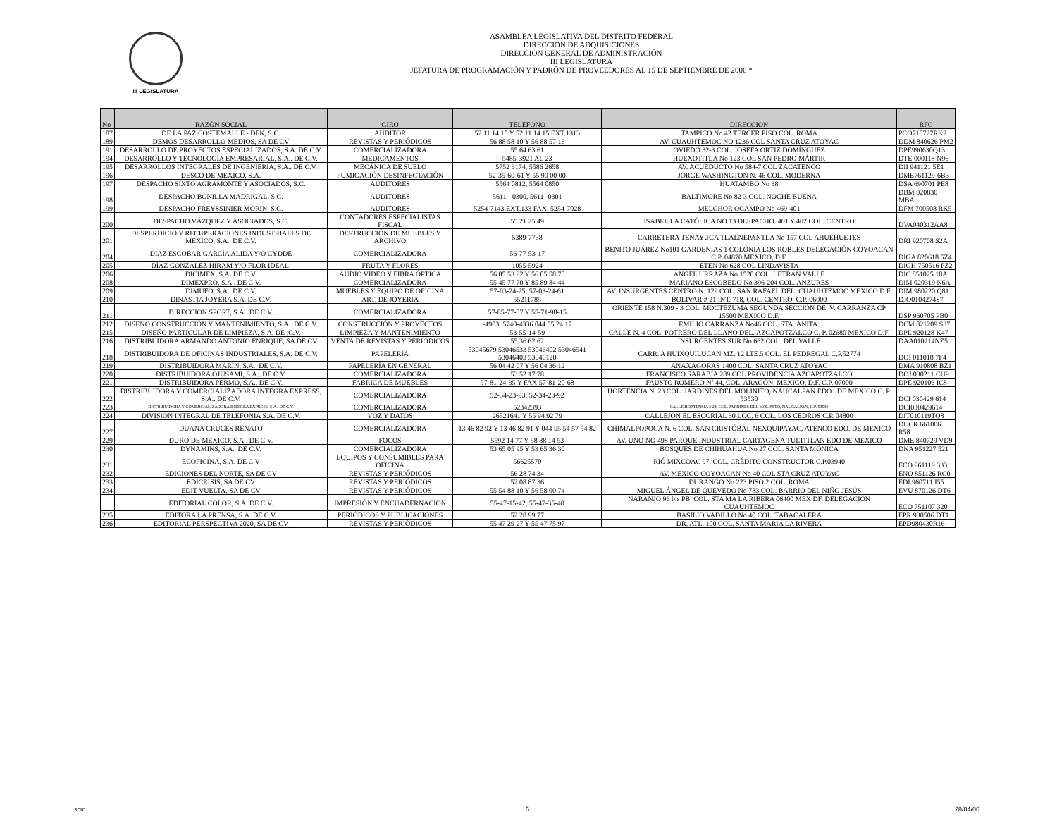III LEGISLATURA
ASAMBLEA LEGISLATIVA DEL DISTRITO FEDERAL
DIRECCION DE ADQUISICIONES
DIRECCION GENERAL DE ADMINISTRACIÓN
III LEGISLATURA
JEFATURA DE PROGRAMACIÓN Y PADRÓN DE PROVEEDORES AL 15 DE SEPTIEMBRE DE 2006 *
| No | RAZÓN SOCIAL | GIRO | TELÉFONO | DIRECCION | RFC |
| --- | --- | --- | --- | --- | --- |
| 187 | DE LA PAZ,COSTEMALLE - DFK, S.C. | AUDITOR | 52 11 14 15 Y 52 11 14 15 EXT.1313 | TAMPICO No 42 TERCER PISO COL. ROMA | PCO710727RK2 |
| 189 | DEMOS DESARROLLO MEDIOS, SA DE CV | REVISTAS Y PERIÓDICOS | 56 88 58 10 Y 56 88 57 16 | AV. CUAUHTEMOC NO 1236 COL SANTA CRUZ ATOYAC | DDM 840626 PM2 |
| 191 | DESARROLLO DE PROYECTOS ESPECIALIZADOS, S.A. DE C.V. | COMERCIALIZADORA | 55 64 63 61 | OVIEDO 32-3 COL. JOSEFA ORTIZ DOMÍNGUEZ | DPE990630Q13 |
| 194 | DESARROLLO Y TECNOLOGÍA EMPRESARIAL, S.A.. DE C.V. | MEDICAMENTOS | 5485-3921 AL 23 | HUEXOTITLA No 123 COL SAN PEDRO MÁRTIR | DTE 000118 N96 |
| 195 | DESARROLLOS INTEGRALES DE INGENIERÍA, S.A.. DE C.V. | MECÁNICA DE SUELO | 5752 3174, 5586 2658 | AV. ACUEDUCTO No 584-7 COL ZACATENCO | DII 941121 5E1 |
| 196 | DESCO DE MEXICO, S.A. | FUMIGACIÓN DESINFECTACIÓN | 52-35-60-61 Y 55 90 00 00 | JORGE WASHINGTON N. 46 COL. MODERNA | DME761129-6B3 |
| 197 | DESPACHO SIXTO AGRAMONTE Y ASOCIADOS, S.C. | AUDITORES | 5564 0812, 5564 0850 | HUATAMBO No 38 | DSA 690701 PE8 |
| 198 | DESPACHO BONILLA MADRIGAL, S.C. | AUDITORES | 5611 - 0300, 5611 -0301 | BALTIMORE No 82-3 COL. NOCHE BUENA | DBM 020830 MBA |
| 199 | DESPACHO FREYSSINIER MORIN, S.C. | AUDITORES | 5254-7143,EXT.133 FAX. 5254-7028 | MELCHOR OCAMPO No 469-401 | DFM 700508 RK5 |
| 200 | DESPACHO VÁZQUEZ Y ASOCIADOS, S.C. | CONTADORES ESPECIALISTAS FISCAL | 55 21 25 49 | ISABEL LA CATÓLICA NO 13 DESPACHO. 401 Y 402 COL. CENTRO | DVA040312AA8 |
| 201 | DESPERDICIO Y RECUPERACIONES INDUSTRIALES DE MEXICO, S.A.. DE C.V. | DESTRUCCIÓN DE MUEBLES Y ARCHIVO | 5389-7738 | CARRETERA TENAYUCA TLALNEPANTLA No 157 COL AHUEHUETES | DRI 920708 S2A |
| 204 | DÍAZ ESCOBAR GARCÍA ALIDA Y/O CYDDE | COMERCIALIZADORA | 56-77-53-17 | BENITO JUÁREZ No101 GARDENIAS 1 COLONIA LOS ROBLES DELEGACIÓN COYOACAN C.P. 04870 MEXICO, D.F. | DIGA 820618 5Z4 |
| 205 | DÍAZ GONZÁLEZ HIRAM Y/O FLOR IDEAL. | FRUTA Y FLORES | 1055-5924 | ETEN No 628 COL LINDAVISTA | DIGH 750516 PZ2 |
| 206 | DICIMEX, S.A. DE C.V. | AUDIO VIDEO Y FIBRA ÓPTICA | 56 05 53 92 Y 56 05 58 78 | ÁNGEL URRAZA No 1520 COL. LETRAN VALLE | DIC 851025 18A |
| 208 | DIMEXPRO, S.A.. DE C.V. | COMERCIALIZADORA | 55 45 77 70 Y 85 89 84 44 | MARIANO ESCOBEDO No 396-204 COL. ANZURES | DIM 020319 N6A |
| 209 | DIMUFO, S.A.. DE C.V. | MUEBLES Y EQUIPO DE OFICINA | 57-03-24-25; 57-03-24-61 | AV. INSURGENTES CENTRO N. 129 COL. SAN RAFAEL DEL. CUAUHTEMOC MEXICO D.F. | DIM 980220 Q81 |
| 210 | DINASTIA JOYERA S.A. DE C.V. | ART. DE JOYERIA | 55211785 | BOLIVAR # 21 INT. 718, COL. CENTRO, C.P. 06000 | DJO0104274S7 |
| 211 | DIRECCION SPORT, S.A.. DE C.V. | COMERCIALIZADORA | 57-85-77-87 Y 55-71-98-15 | ORIENTE 158 N.309 - 3 COL. MOCTEZUMA SEGUNDA SECCIÓN DE. V. CARRANZA CP 15500 MEXICO D.F. | DSP 960705 PB0 |
| 212 | DISEÑO CONSTRUCCIÓN Y MANTENIMIENTO, S.A.. DE C.V. | CONSTRUCCIÓN Y PROYECTOS | -4903, 5740-4336 044 55 24 17 | EMILIO CARRANZA No46 COL. STA. ANITA. | DCM 821209 S37 |
| 215 | DISEÑO PARTICULAR DE LIMPIEZA, S.A. DE .C.V. | LIMPIEZA Y MANTENIMIENTO | 53-55-14-59 | CALLE N. 4 COL. POTRERO DEL LLANO DEL. AZCAPOTZALCO C. P. 02680 MEXICO D.F. | DPL 920128 K47 |
| 216 | DISTRIBUIDORA ARMANDO ANTONIO ENRIQUE, SA DE CV | VENTA DE REVISTAS Y PERIÓDICOS | 55 36 62 62 | INSURGENTES SUR No 662 COL. DEL VALLE | DAA010214NZ5 |
| 218 | DISTRIBUIDORA DE OFICINAS INDUSTRIALES, S.A. DE C.V. | PAPELERÍA | 53045679 53046533 53046402 53046541 53046403 53046120 | CARR. A HUIXQUILUCAN MZ. 12 LTE.5 COL. EL PEDREGAL C.P.52774 | DOI 011018 7F4 |
| 219 | DISTRIBUIDORA MARÍN, S.A.. DE C.V. | PAPELERÍA EN GENERAL | 56 04 42 07 Y 56 04 36 12 | ANAXAGORAS 1400 COL. SANTA CRUZ ATOYAC | DMA 910808 BZ1 |
| 220 | DISTRIBUIDORA OJUSAMI, S.A.. DE C.V. | COMERCIALIZADORA | 53 52 17 78 | FRANCISCO SARABIA 289 COL PROVIDENCIA AZCAPOTZALCO | DOJ 030211 CU9 |
| 221 | DISTRIBUIDORA PERMO, S.A.. DE C.V. | FABRICA DE MUEBLES | 57-81-24-35 Y FAX 57-81-20-68 | FAUSTO ROMERO Nº 44, COL. ARAGÓN, MEXICO, D.F. C.P. 07000 | DPE 920106 IC8 |
| 222 | DISTRIBUIDORA Y COMERCIALIZADORA INTEGRA EXPRESS, S.A.. DE C.V. | COMERCIALIZADORA | 52-34-23-93; 52-34-23-92 | HORTENCIA N. 23 COL. JARDINES DEL MOLINITO, NAUCALPAN EDO . DE MEXICO C. P. 53530 | DCI 030429 614 |
| 223 | DISTRIBUIDORA Y COMERCIALIZADORA INTEGRA EXPRESS, S.A.. DE C.V. | COMERCIALIZADORA | 52342393 | CALLE HORTENSIA # 23, COL. JARDINES DEL MOLINITO, NAUCALPAN, C.P. 53530 | DCI030429614 |
| 224 | DIVISION INTEGRAL DE TELEFONIA S.A. DE C.V. | VOZ Y DATOS | 26521641 Y 55 94 92 79 | CALLEJON EL ESCORIAL 30 LOC. 6 COL. LOS CEDROS C.P. 04800 | DIT010119TQ8 |
| 227 | DUANA CRUCES RENATO | COMERCIALIZADORA | 13 46 82 92 Y 13 46 82 91 Y 044 55 54 57 54 82 | CHIMALPOPOCA N. 6 COL. SAN CRISTÓBAL NEXQUIPAYAC, ATENCO EDO. DE MEXICO | DUCR 661006 R58 |
| 229 | DURO DE MEXICO, S.A.. DE C.V. | FOCOS | 5592 14 77 Y 58 88 14 53 | AV. UNO NO 498 PARQUE INDUSTRIAL CARTAGENA TULTITLAN EDO DE MEXICO | DME 840729 VD9 |
| 230 | DYNAMINS, S.A.. DE C.V. | COMERCIALIZADORA | 53 65 05 95 Y 53 65 36 30 | BOSQUES DE CHIHUAHUA No 27 COL. SANTA MÓNICA | DNA 951227 521 |
| 231 | ECOFICINA, S.A. DE C.V | EQUIPOS Y CONSUMIBLES PARA OFICINA | 56625570 | RIÓ MIXCOAC 97, COL. CRÉDITO CONSTRUCTOR C.P.03940 | ECO 961119 333 |
| 232 | EDICIONES DEL NORTE, SA DE CV | REVISTAS Y PERIÓDICOS | 56 28 74 34 | AV. MEXICO COYOACAN No 40 COL STA CRUZ ATOYAC | ENO 851126 RC0 |
| 233 | EDICRISIS, SA DE CV | REVISTAS Y PERIÓDICOS | 52 08 87 36 | DURANGO No 223 PISO 2 COL. ROMA | EDI 960711 I55 |
| 234 | EDIT VUELTA, SA DE CV | REVISTAS Y PERIÓDICOS | 55 54 88 10 Y 56 58 00 74 | MIGUEL ÁNGEL DE QUEVEDO No 783 COL. BARRIO DEL NIÑO JESÚS | EVU 870126 DT6 |
| | EDITORIAL COLOR, S.A. DE C.V. | IMPRESIÓN Y ENCUADERNACION | 55-47-15-42, 55-47-35-40 | NARANJO 96 bis PB. COL. STA MA LA RIBERA 06400 MEX DF, DELEGACIÓN CUAUHTEMOC | ECO 751107 320 |
| 235 | EDITORA LA PRENSA, S.A. DE C.V. | PERIÓDICOS Y PUBLICACIONES | 52 28 99 77 | BASILIO VADILLO No 40 COL. TABACALERA | EPR 930506 DT1 |
| 236 | EDITORIAL PERSPECTIVA 2020, SA DE CV | REVISTAS Y PERIÓDICOS | 55 47 29 27 Y 55 47 75 97 | DR. ATL. 100 COL. SANTA MARIA LA RIVERA | EPD980430R16 |
scm. 5 28/04/06